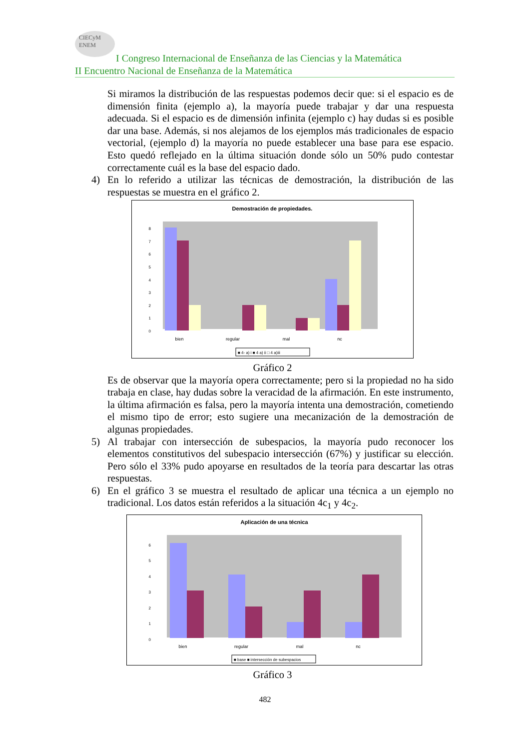CIECyM
ENEM
I Congreso Internacional de Enseñanza de las Ciencias y la Matemática
II Encuentro Nacional de Enseñanza de la Matemática
Si miramos la distribución de las respuestas podemos decir que: si el espacio es de dimensión finita (ejemplo a), la mayoría puede trabajar y dar una respuesta adecuada. Si el espacio es de dimensión infinita (ejemplo c) hay dudas si es posible dar una base. Además, si nos alejamos de los ejemplos más tradicionales de espacio vectorial, (ejemplo d) la mayoría no puede establecer una base para ese espacio. Esto quedó reflejado en la última situación donde sólo un 50% pudo contestar correctamente cuál es la base del espacio dado.
4) En lo referido a utilizar las técnicas de demostración, la distribución de las respuestas se muestra en el gráfico 2.
Demostración de propiedades.
0
1
2
3
4
5
6
7
8
bien
regular
mal
nc
■ 4- a) i ■ 4 a) ii □ 4 a)iii
Gráfico 2
Es de observar que la mayoría opera correctamente; pero si la propiedad no ha sido trabaja en clase, hay dudas sobre la veracidad de la afirmación. En este instrumento, la última afirmación es falsa, pero la mayoría intenta una demostración, cometiendo el mismo tipo de error; esto sugiere una mecanización de la demostración de algunas propiedades.
5) Al trabajar con intersección de subespacios, la mayoría pudo reconocer los elementos constitutivos del subespacio intersección (67%) y justificar su elección. Pero sólo el 33% pudo apoyarse en resultados de la teoría para descartar las otras respuestas.
6) En el gráfico 3 se muestra el resultado de aplicar una técnica a un ejemplo no tradicional. Los datos están referidos a la situación 4c<sub>1</sub> y 4c<sub>2</sub>.
Aplicación de una técnica
0
1
2
3
4
5
6
bien
regular
mal
nc
■ base ■ intersección de subespacios
Gráfico 3
482